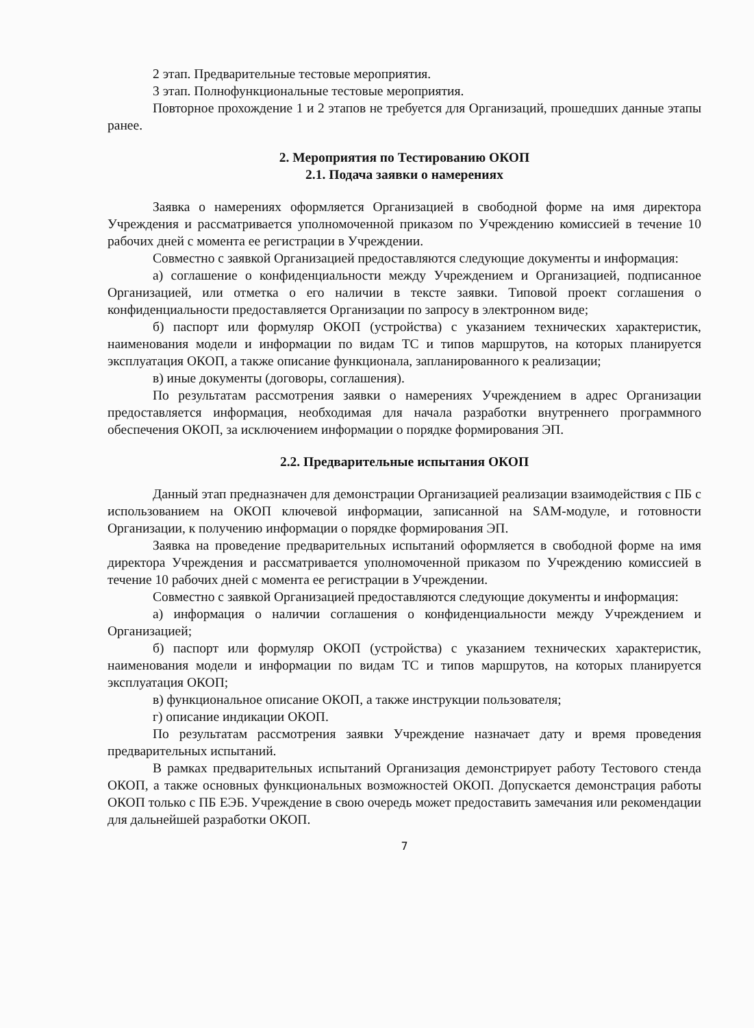2 этап. Предварительные тестовые мероприятия.
3 этап. Полнофункциональные тестовые мероприятия.
Повторное прохождение 1 и 2 этапов не требуется для Организаций, прошедших данные этапы ранее.
2. Мероприятия по Тестированию ОКОП
2.1. Подача заявки о намерениях
Заявка о намерениях оформляется Организацией в свободной форме на имя директора Учреждения и рассматривается уполномоченной приказом по Учреждению комиссией в течение 10 рабочих дней с момента ее регистрации в Учреждении.
Совместно с заявкой Организацией предоставляются следующие документы и информация:
а) соглашение о конфиденциальности между Учреждением и Организацией, подписанное Организацией, или отметка о его наличии в тексте заявки. Типовой проект соглашения о конфиденциальности предоставляется Организации по запросу в электронном виде;
б) паспорт или формуляр ОКОП (устройства) с указанием технических характеристик, наименования модели и информации по видам ТС и типов маршрутов, на которых планируется эксплуатация ОКОП, а также описание функционала, запланированного к реализации;
в) иные документы (договоры, соглашения).
По результатам рассмотрения заявки о намерениях Учреждением в адрес Организации предоставляется информация, необходимая для начала разработки внутреннего программного обеспечения ОКОП, за исключением информации о порядке формирования ЭП.
2.2. Предварительные испытания ОКОП
Данный этап предназначен для демонстрации Организацией реализации взаимодействия с ПБ с использованием на ОКОП ключевой информации, записанной на SAM-модуле, и готовности Организации, к получению информации о порядке формирования ЭП.
Заявка на проведение предварительных испытаний оформляется в свободной форме на имя директора Учреждения и рассматривается уполномоченной приказом по Учреждению комиссией в течение 10 рабочих дней с момента ее регистрации в Учреждении.
Совместно с заявкой Организацией предоставляются следующие документы и информация:
а) информация о наличии соглашения о конфиденциальности между Учреждением и Организацией;
б) паспорт или формуляр ОКОП (устройства) с указанием технических характеристик, наименования модели и информации по видам ТС и типов маршрутов, на которых планируется эксплуатация ОКОП;
в) функциональное описание ОКОП, а также инструкции пользователя;
г) описание индикации ОКОП.
По результатам рассмотрения заявки Учреждение назначает дату и время проведения предварительных испытаний.
В рамках предварительных испытаний Организация демонстрирует работу Тестового стенда ОКОП, а также основных функциональных возможностей ОКОП. Допускается демонстрация работы ОКОП только с ПБ ЕЭБ. Учреждение в свою очередь может предоставить замечания или рекомендации для дальнейшей разработки ОКОП.
7